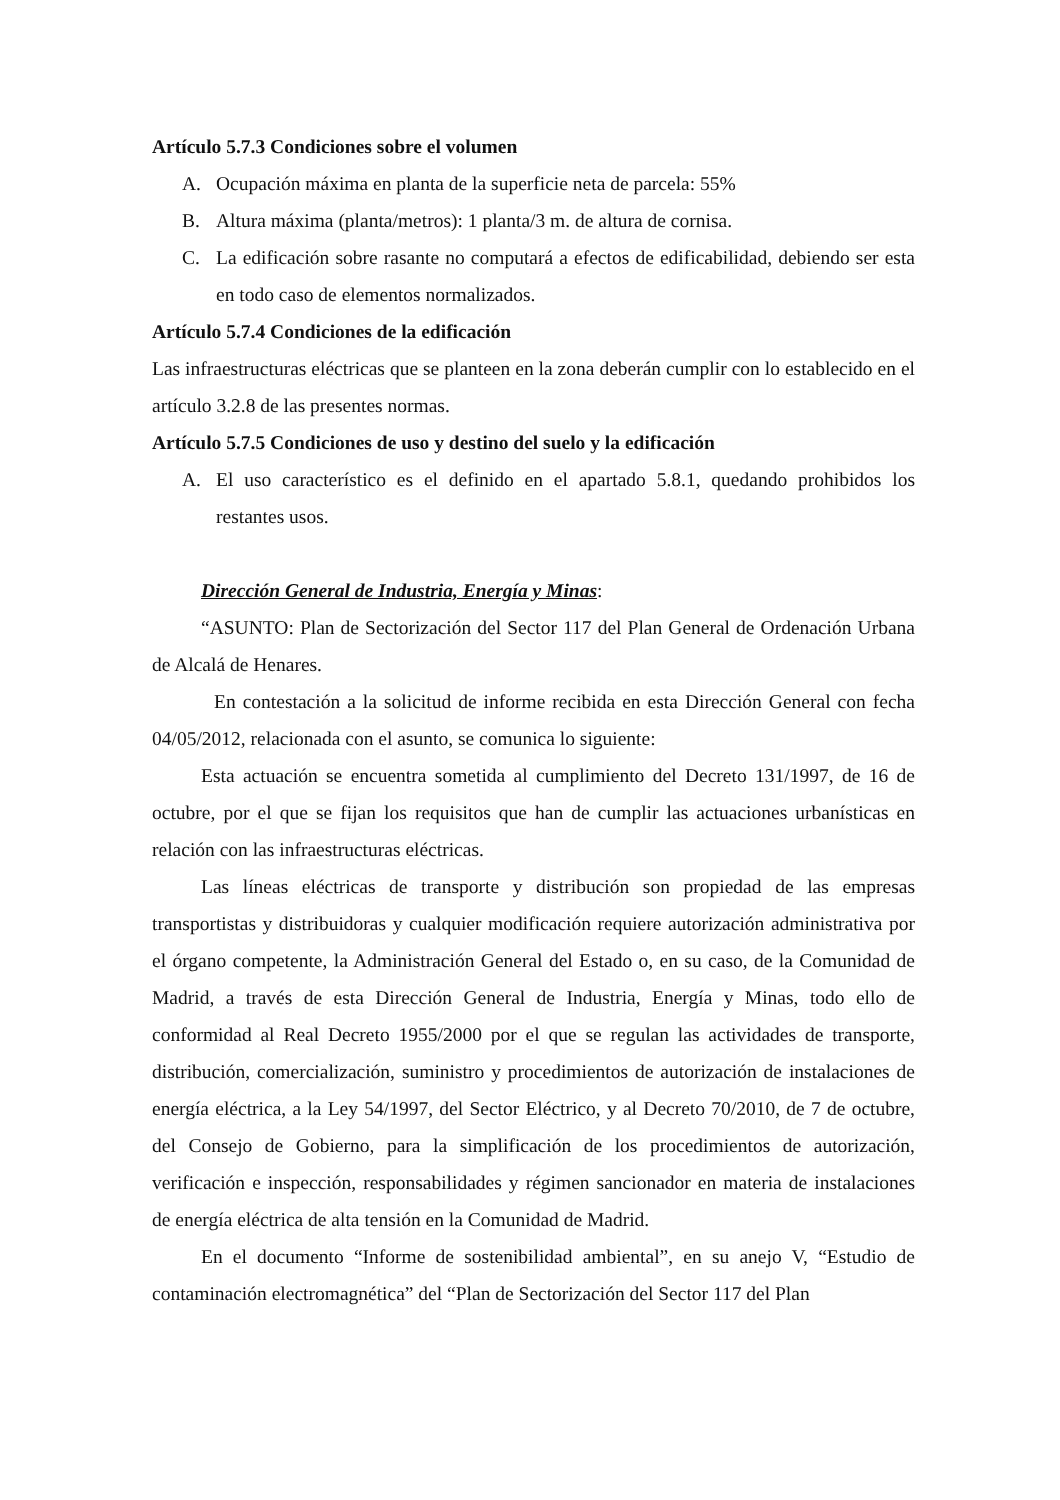Artículo 5.7.3 Condiciones sobre el volumen
A. Ocupación máxima en planta de la superficie neta de parcela: 55%
B. Altura máxima (planta/metros): 1 planta/3 m. de altura de cornisa.
C. La edificación sobre rasante no computará a efectos de edificabilidad, debiendo ser esta en todo caso de elementos normalizados.
Artículo 5.7.4 Condiciones de la edificación
Las infraestructuras eléctricas que se planteen en la zona deberán cumplir con lo establecido en el artículo 3.2.8 de las presentes normas.
Artículo 5.7.5 Condiciones de uso y destino del suelo y la edificación
A. El uso característico es el definido en el apartado 5.8.1, quedando prohibidos los restantes usos.
Dirección General de Industria, Energía y Minas:
“ASUNTO: Plan de Sectorización del Sector 117 del Plan General de Ordenación Urbana de Alcalá de Henares.
En contestación a la solicitud de informe recibida en esta Dirección General con fecha 04/05/2012, relacionada con el asunto, se comunica lo siguiente:
Esta actuación se encuentra sometida al cumplimiento del Decreto 131/1997, de 16 de octubre, por el que se fijan los requisitos que han de cumplir las actuaciones urbanísticas en relación con las infraestructuras eléctricas.
Las líneas eléctricas de transporte y distribución son propiedad de las empresas transportistas y distribuidoras y cualquier modificación requiere autorización administrativa por el órgano competente, la Administración General del Estado o, en su caso, de la Comunidad de Madrid, a través de esta Dirección General de Industria, Energía y Minas, todo ello de conformidad al Real Decreto 1955/2000 por el que se regulan las actividades de transporte, distribución, comercialización, suministro y procedimientos de autorización de instalaciones de energía eléctrica, a la Ley 54/1997, del Sector Eléctrico, y al Decreto 70/2010, de 7 de octubre, del Consejo de Gobierno, para la simplificación de los procedimientos de autorización, verificación e inspección, responsabilidades y régimen sancionador en materia de instalaciones de energía eléctrica de alta tensión en la Comunidad de Madrid.
En el documento “Informe de sostenibilidad ambiental”, en su anejo V, “Estudio de contaminación electromagnética” del “Plan de Sectorización del Sector 117 del Plan